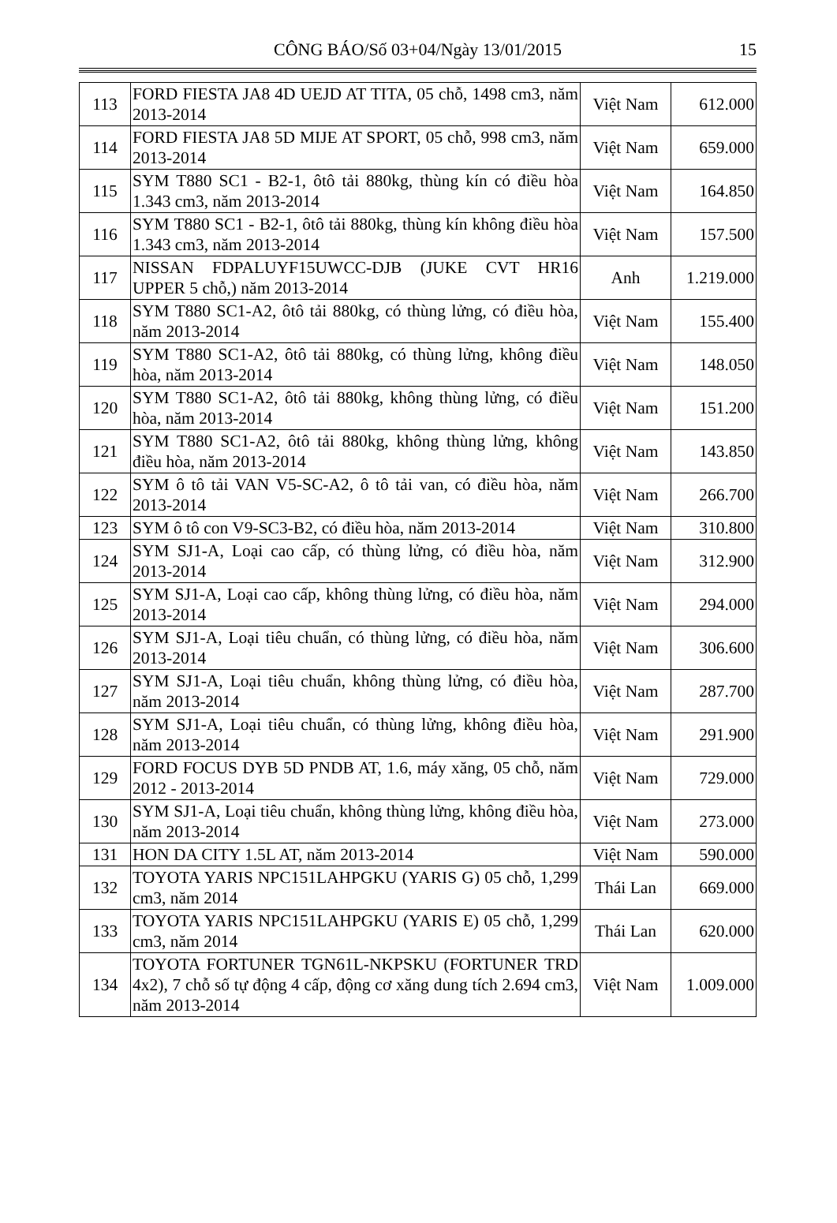CÔNG BÁO/Số 03+04/Ngày 13/01/2015
15
| 113 | FORD FIESTA JA8 4D UEJD AT TITA, 05 chỗ, 1498 cm3, năm 2013-2014 | Việt Nam | 612.000 |
| 114 | FORD FIESTA JA8 5D MIJE AT SPORT, 05 chỗ, 998 cm3, năm 2013-2014 | Việt Nam | 659.000 |
| 115 | SYM T880 SC1 - B2-1, ôtô tải 880kg, thùng kín có điều hòa 1.343 cm3, năm 2013-2014 | Việt Nam | 164.850 |
| 116 | SYM T880 SC1 - B2-1, ôtô tải 880kg, thùng kín không điều hòa 1.343 cm3, năm 2013-2014 | Việt Nam | 157.500 |
| 117 | NISSAN FDPALUYF15UWCC-DJB (JUKE CVT HR16 UPPER 5 chỗ,) năm 2013-2014 | Anh | 1.219.000 |
| 118 | SYM T880 SC1-A2, ôtô tải 880kg, có thùng lửng, có điều hòa, năm 2013-2014 | Việt Nam | 155.400 |
| 119 | SYM T880 SC1-A2, ôtô tải 880kg, có thùng lửng, không điều hòa, năm 2013-2014 | Việt Nam | 148.050 |
| 120 | SYM T880 SC1-A2, ôtô tải 880kg, không thùng lửng, có điều hòa, năm 2013-2014 | Việt Nam | 151.200 |
| 121 | SYM T880 SC1-A2, ôtô tải 880kg, không thùng lửng, không điều hòa, năm 2013-2014 | Việt Nam | 143.850 |
| 122 | SYM ô tô tải VAN V5-SC-A2, ô tô tải van, có điều hòa, năm 2013-2014 | Việt Nam | 266.700 |
| 123 | SYM ô tô con V9-SC3-B2, có điều hòa, năm 2013-2014 | Việt Nam | 310.800 |
| 124 | SYM SJ1-A, Loại cao cấp, có thùng lửng, có điều hòa, năm 2013-2014 | Việt Nam | 312.900 |
| 125 | SYM SJ1-A, Loại cao cấp, không thùng lửng, có điều hòa, năm 2013-2014 | Việt Nam | 294.000 |
| 126 | SYM SJ1-A, Loại tiêu chuẩn, có thùng lửng, có điều hòa, năm 2013-2014 | Việt Nam | 306.600 |
| 127 | SYM SJ1-A, Loại tiêu chuẩn, không thùng lửng, có điều hòa, năm 2013-2014 | Việt Nam | 287.700 |
| 128 | SYM SJ1-A, Loại tiêu chuẩn, có thùng lửng, không điều hòa, năm 2013-2014 | Việt Nam | 291.900 |
| 129 | FORD FOCUS DYB 5D PNDB AT, 1.6, máy xăng, 05 chỗ, năm 2012 - 2013-2014 | Việt Nam | 729.000 |
| 130 | SYM SJ1-A, Loại tiêu chuẩn, không thùng lửng, không điều hòa, năm 2013-2014 | Việt Nam | 273.000 |
| 131 | HON DA CITY 1.5L AT, năm 2013-2014 | Việt Nam | 590.000 |
| 132 | TOYOTA YARIS NPC151LAHPGKU (YARIS G) 05 chỗ, 1,299 cm3, năm 2014 | Thái Lan | 669.000 |
| 133 | TOYOTA YARIS NPC151LAHPGKU (YARIS E) 05 chỗ, 1,299 cm3, năm 2014 | Thái Lan | 620.000 |
| 134 | TOYOTA FORTUNER TGN61L-NKPSKU (FORTUNER TRD 4x2), 7 chỗ số tự động 4 cấp, động cơ xăng dung tích 2.694 cm3, năm 2013-2014 | Việt Nam | 1.009.000 |